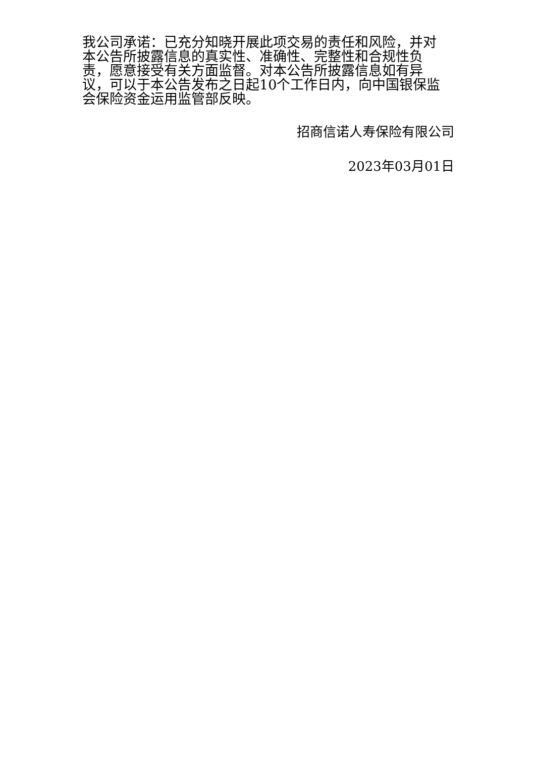我公司承诺：已充分知晓开展此项交易的责任和风险，并对本公告所披露信息的真实性、准确性、完整性和合规性负责，愿意接受有关方面监督。对本公告所披露信息如有异议，可以于本公告发布之日起10个工作日内，向中国银保监会保险资金运用监管部反映。
招商信诺人寿保险有限公司
2023年03月01日